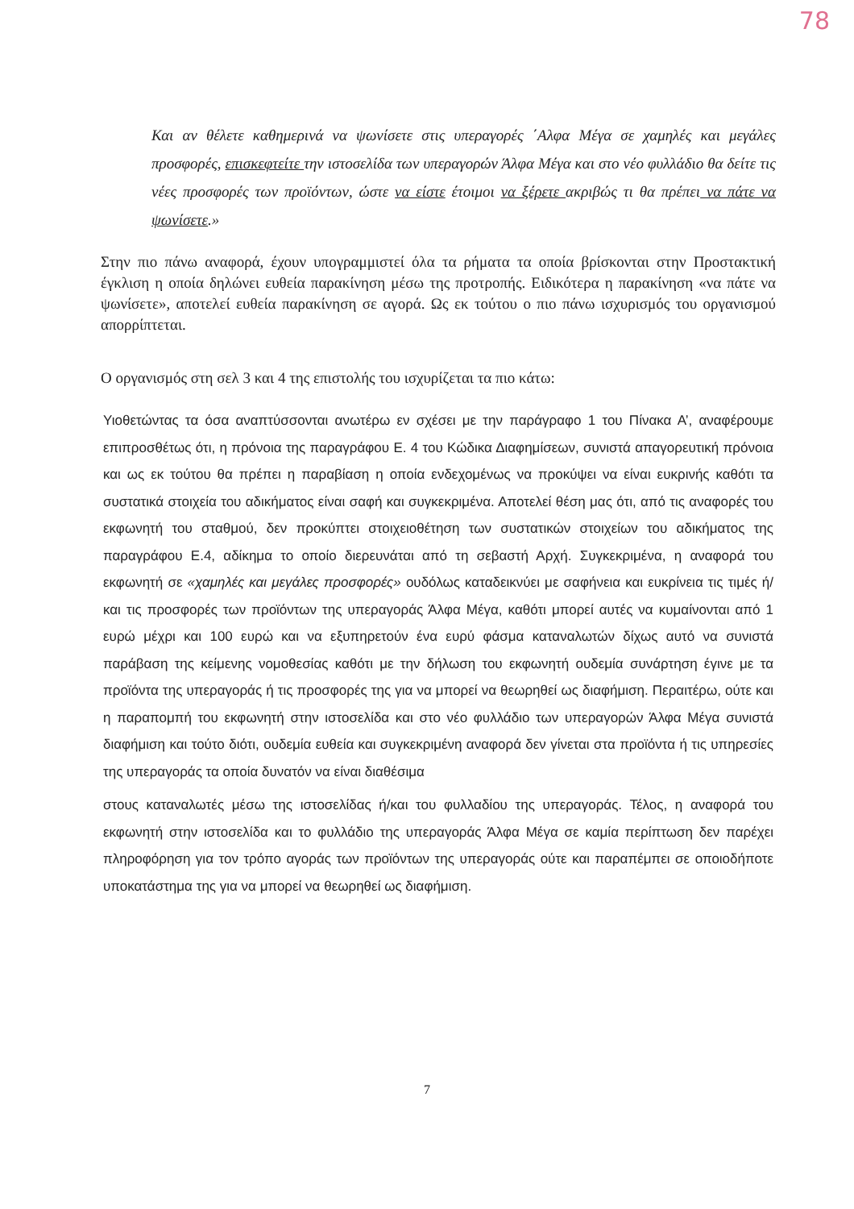78
Και αν θέλετε καθημερινά να ψωνίσετε στις υπεραγορές ΄Αλφα Μέγα σε χαμηλές και μεγάλες προσφορές, επισκεφτείτε την ιστοσελίδα των υπεραγορών Άλφα Μέγα και στο νέο φυλλάδιο θα δείτε τις νέες προσφορές των προϊόντων, ώστε να είστε έτοιμοι να ξέρετε ακριβώς τι θα πρέπει να πάτε να ψωνίσετε.»
Στην πιο πάνω αναφορά, έχουν υπογραμμιστεί όλα τα ρήματα τα οποία βρίσκονται στην Προστακτική έγκλιση η οποία δηλώνει ευθεία παρακίνηση μέσω της προτροπής. Ειδικότερα η παρακίνηση «να πάτε να ψωνίσετε», αποτελεί ευθεία παρακίνηση σε αγορά. Ως εκ τούτου ο πιο πάνω ισχυρισμός του οργανισμού απορρίπτεται.
Ο οργανισμός στη σελ 3 και 4 της επιστολής του ισχυρίζεται τα πιο κάτω:
Υιοθετώντας τα όσα αναπτύσσονται ανωτέρω εν σχέσει με την παράγραφο 1 του Πίνακα Α’, αναφέρουμε επιπροσθέτως ότι, η πρόνοια της παραγράφου Ε. 4 του Κώδικα Διαφημίσεων, συνιστά απαγορευτική πρόνοια και ως εκ τούτου θα πρέπει η παραβίαση η οποία ενδεχομένως να προκύψει να είναι ευκρινής καθότι τα συστατικά στοιχεία του αδικήματος είναι σαφή και συγκεκριμένα. Αποτελεί θέση μας ότι, από τις αναφορές του εκφωνητή του σταθμού, δεν προκύπτει στοιχειοθέτηση των συστατικών στοιχείων του αδικήματος της παραγράφου Ε.4, αδίκημα το οποίο διερευνάται από τη σεβαστή Αρχή. Συγκεκριμένα, η αναφορά του εκφωνητή σε «χαμηλές και μεγάλες προσφορές» ουδόλως καταδεικνύει με σαφήνεια και ευκρίνεια τις τιμές ή/και τις προσφορές των προϊόντων της υπεραγοράς Άλφα Μέγα, καθότι μπορεί αυτές να κυμαίνονται από 1 ευρώ μέχρι και 100 ευρώ και να εξυπηρετούν ένα ευρύ φάσμα καταναλωτών δίχως αυτό να συνιστά παράβαση της κείμενης νομοθεσίας καθότι με την δήλωση του εκφωνητή ουδεμία συνάρτηση έγινε με τα προϊόντα της υπεραγοράς ή τις προσφορές της για να μπορεί να θεωρηθεί ως διαφήμιση. Περαιτέρω, ούτε και η παραπομπή του εκφωνητή στην ιστοσελίδα και στο νέο φυλλάδιο των υπεραγορών Άλφα Μέγα συνιστά διαφήμιση και τούτο διότι, ουδεμία ευθεία και συγκεκριμένη αναφορά δεν γίνεται στα προϊόντα ή τις υπηρεσίες της υπεραγοράς τα οποία δυνατόν να είναι διαθέσιμα
στους καταναλωτές μέσω της ιστοσελίδας ή/και του φυλλαδίου της υπεραγοράς. Τέλος, η αναφορά του εκφωνητή στην ιστοσελίδα και το φυλλάδιο της υπεραγοράς Άλφα Μέγα σε καμία περίπτωση δεν παρέχει πληροφόρηση για τον τρόπο αγοράς των προϊόντων της υπεραγοράς ούτε και παραπέμπει σε οποιοδήποτε υποκατάστημα της για να μπορεί να θεωρηθεί ως διαφήμιση.
7